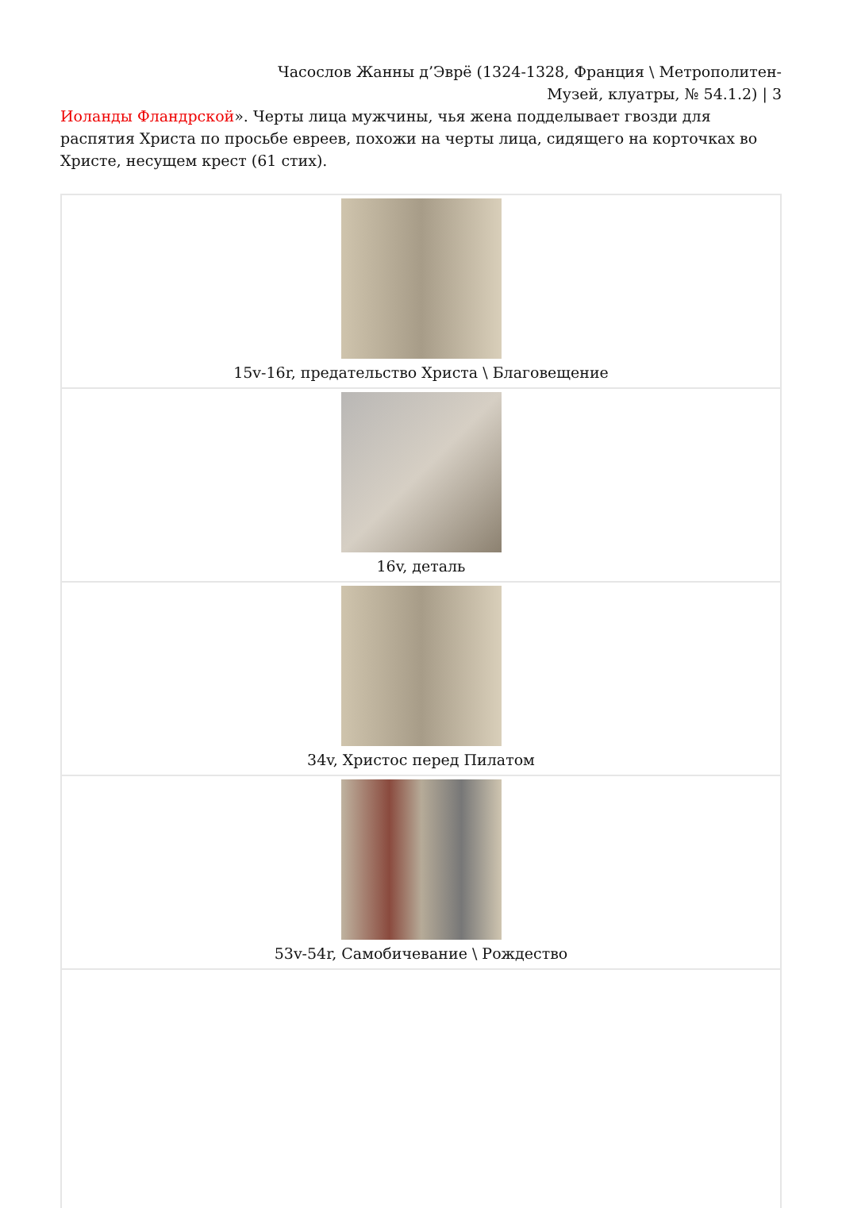Часослов Жанны д’Эврё (1324-1328, Франция \ Метрополитен-Музей, клуатры, № 54.1.2) | 3
Иоланды Фландрской». Черты лица мужчины, чья жена подделывает гвозди для распятия Христа по просьбе евреев, похожи на черты лица, сидящего на корточках во Христе, несущем крест (61 стих).
| 15v-16r, предательство Христа \ Благовещение |
| 16v, деталь |
| 34v, Христос перед Пилатом |
| 53v-54r, Самобичевание \ Рождество |